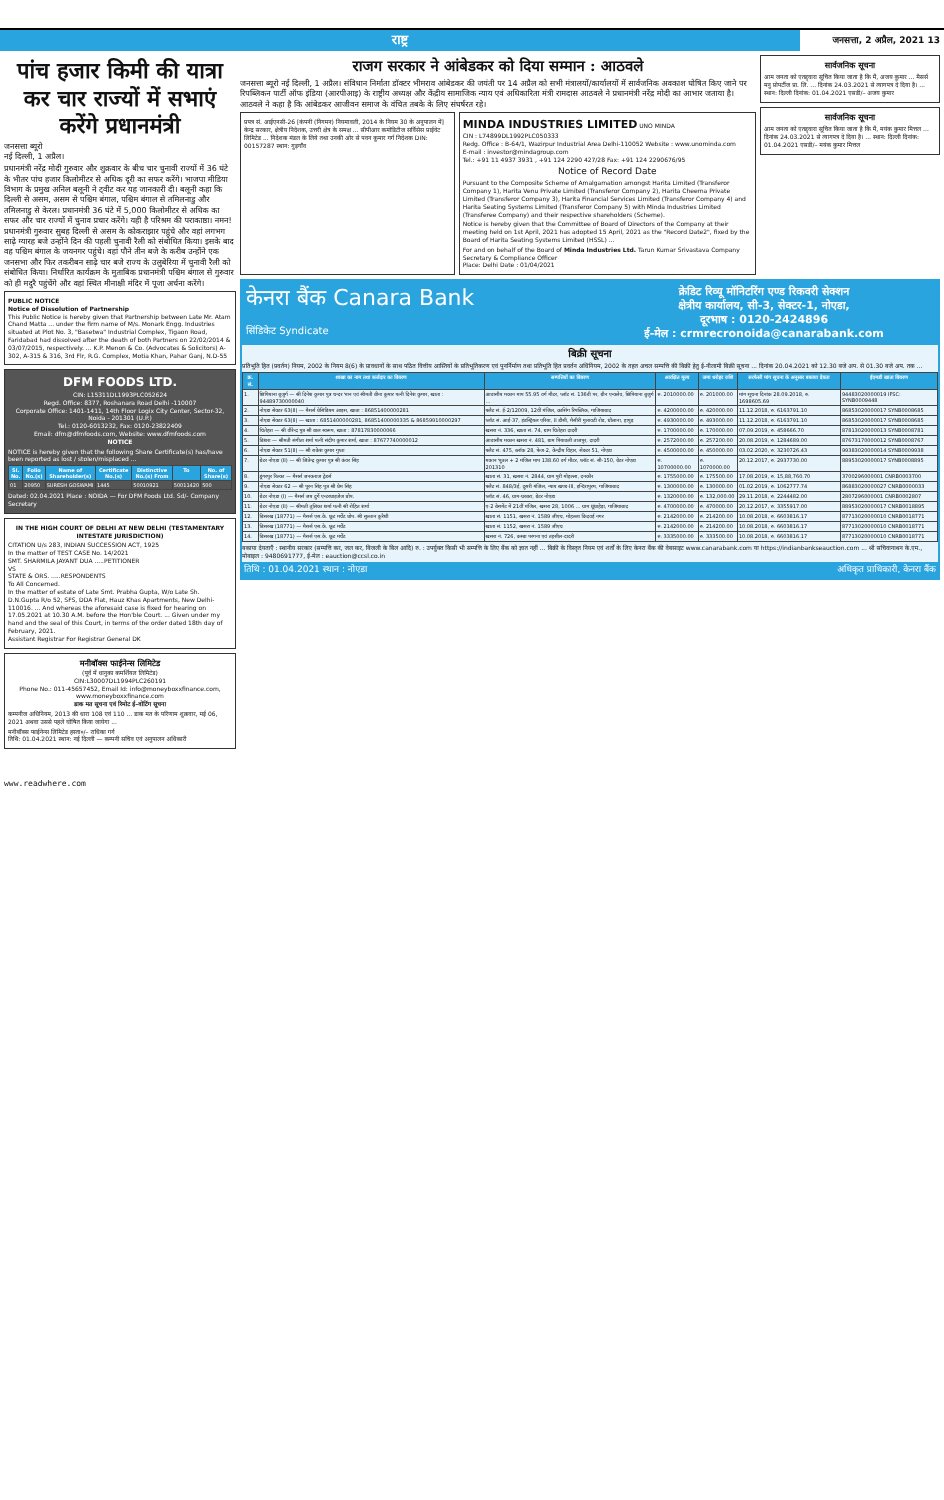राष्ट्र
जनसत्ता, 2 अप्रैल, 2021 13
पांच हजार किमी की यात्रा कर चार राज्यों में सभाएं करेंगे प्रधानमंत्री
जनसत्ता ब्यूरो
नई दिल्ली, 1 अप्रैल।
प्रधानमंत्री नरेंद्र मोदी गुरुवार और शुक्रवार के बीच चार चुनावी राज्यों में 36 घंटे के भीतर पांच हजार किलोमीटर से अधिक दूरी का सफर करेंगे। भाजपा मीडिया विभाग के प्रमुख अनिल बलूनी ने ट्वीट कर यह जानकारी दी। बलूनी कहा कि दिल्ली से असम, असम से पश्चिम बंगाल, पश्चिम बंगाल से तमिलनाडु और तमिलनाडु से केरल। प्रधानमंत्री 36 घंटे में 5,000 किलोमीटर से अधिक का सफर और चार राज्यों में चुनाव प्रचार करेंगे। यही है परिश्रम की पराकाष्ठा। नमन! प्रधानमंत्री गुरुवार सुबह दिल्ली से असम के कोकराझार पहुंचे और वहां लगभग साढ़े ग्यारह बजे उन्होंने दिन की पहली चुनावी रैली को संबोधित किया। इसके बाद वह पश्चिम बंगाल के जयनगर पहुंचे। वहां पौने तीन बजे के करीब उन्होंने एक जनसभा और फिर तकरीबन साढ़े चार बजे राज्य के उलुबेरिया में चुनावी रैली को संबोधित किया। निर्धारित कार्यक्रम के मुताबिक प्रधानमंत्री पश्चिम बंगाल से गुरुवार को ही मदुरै पहुंचेंगे और वहां स्थित मीनाक्षी मंदिर में पूजा अर्चना करेंगे।
PUBLIC NOTICE
Notice of Dissolution of Partnership
This Public Notice is hereby given that Partnership between Late Mr. Atam Chand Matta ... under the firm name of M/s. Monark Engg. Industries situated at Plot No. 3, "Basetwa" Industrial Complex, Tigaon Road, Faridabad had dissolved after the death of both Partners on 22/02/2014 & 03/07/2015, respectively. ... K.P. Menon & Co. (Advocates & Solicitors) A-302, A-315 & 316, 3rd Flr, R.G. Complex, Motia Khan, Pahar Ganj, N.D-55
DFM FOODS LTD.
CIN: L15311DL1993PLC052624
Regd. Office: 8377, Roshanara Road Delhi -110007
Corporate Office: 1401-1411, 14th Floor Logix City Center, Sector-32, Noida - 201301 (U.P.)
Tel.: 0120-6013232, Fax: 0120-23822409
Email: dfm@dfmfoods.com, Website: www.dfmfoods.com
NOTICE
NOTICE is hereby given that the following Share Certificate(s) has/have been reported as lost / stolen/misplaced ...
| Sl. No. | Folio No.(s) | Name of Shareholder(s) | Certificate No.(s) | Distinctive No.(s) From | To | No. of Share(s) |
| --- | --- | --- | --- | --- | --- | --- |
| 01 | 20950 | SURESH GOSWAMI | 1445 | 50010921 | 50011420 | 500 |
Dated: 02.04.2021 Place : NOIDA — For DFM Foods Ltd. Sd/- Company Secretary
IN THE HIGH COURT OF DELHI AT NEW DELHI (TESTAMENTARY INTESTATE JURISDICTION)
CITATION U/s 283, INDIAN SUCCESSION ACT, 1925
In the matter of TEST CASE No. 14/2021
SMT. SHARMILA JAYANT DUA .....PETITIONER
VS
STATE & ORS. .....RESPONDENTS
To All Concerned.
In the matter of estate of Late Smt. Prabha Gupta, W/o Late Sh. D.N.Gupta R/o 52, SFS, DDA Flat, Hauz Khas Apartments, New Delhi-110016. ... And whereas the aforesaid case is fixed for hearing on 17.05.2021 at 10.30 A.M. before the Hon'ble Court. ... Given under my hand and the seal of this Court, in terms of the order dated 18th day of February, 2021.
Assistant Registrar For Registrar General DK
मनीबॉक्स फाईनेन्स लिमिटेड
(पूर्व में धानुका कमर्शियल लिमिटेड)
CIN:L30007DL1994PLC260191
Phone No.: 011-45657452, Email Id: info@moneyboxxfinance.com, www.moneyboxxfinance.com
डाक मत सूचना एवं रिमोट ई–वोटिंग सूचना
कम्पनीज अधिनियम, 2013 की धारा 108 एवं 110 ... डाक मत के परिणाम शुक्रवार, मई 06, 2021 अथवा उससे पहले घोषित किया जायेगा ...
मनीबॉक्स फाईनेन्स लिमिटेड हस्ता०/– राधिका गर्ग
तिथि: 01.04.2021 स्थान: नई दिल्ली — कम्पनी सचिव एवं अनुपालन अधिकारी
राजग सरकार ने आंबेडकर को दिया सम्मान : आठवले
जनसत्ता ब्यूरो नई दिल्ली, 1 अप्रैल। संविधान निर्माता डॉक्टर भीमराव आंबेडकर की जयंती पर 14 अप्रैल को सभी मंत्रालयों/कार्यालयों में सार्वजनिक अवकाश घोषित किए जाने पर रिपब्लिकन पार्टी ऑफ इंडिया (आरपीआइ) के राष्ट्रीय अध्यक्ष और केंद्रीय सामाजिक न्याय एवं अधिकारिता मंत्री रामदास आठवले ने प्रधानमंत्री नरेंद्र मोदी का आभार जताया है। आठवले ने कहा है कि आंबेडकर आजीवन समाज के वंचित तबके के लिए संघर्षरत रहे।
प्रपत्र सं. आईएनसी-26 [कंपनी (निगमन) नियमावली, 2014 के नियम 30 के अनुपालन में] केन्द्र सरकार, क्षेत्रीय निदेशक, उत्तरी क्षेत्र के समक्ष ... सीपीआर कमोडिटीज सर्विसेस प्राईवेट लिमिटेड ... निदेशक मंडल के लिये तथा उनकी ओर से पवन कुमार गर्ग निदेशक DIN: 00157287 स्थान: गुड़गाँव
MINDA INDUSTRIES LIMITED UNO MINDA
CIN : L74899DL1992PLC050333
Redg. Office : B-64/1, Wazirpur Industrial Area Delhi-110052 Website : www.unominda.com
E-mail : investor@mindagroup.com
Tel.: +91 11 4937 3931 , +91 124 2290 427/28 Fax: +91 124 2290676/95
Notice of Record Date
Pursuant to the Composite Scheme of Amalgamation amongst Harita Limited (Transferor Company 1), Harita Venu Private Limited (Transferor Company 2), Harita Cheema Private Limited (Transferor Company 3), Harita Financial Services Limited (Transferor Company 4) and Harita Seating Systems Limited (Transferor Company 5) with Minda Industries Limited (Transferee Company) and their respective shareholders (Scheme).
Notice is hereby given that the Committee of Board of Directors of the Company at their meeting held on 1st April, 2021 has adopted 15 April, 2021 as the "Record Date2", fixed by the Board of Harita Seating Systems Limited (HSSL) ...
For and on behalf of the Board of Minda Industries Ltd. Tarun Kumar Srivastava Company Secretary & Compliance Officer
Place: Delhi Date : 01/04/2021
सार्वजनिक सूचना
आम जनता को एतद्द्वारा सूचित किया जाता है कि मैं, अजय कुमार ... मैसर्स मनु प्रोपर्टीज प्रा. लि. ... दिनांक 24.03.2021 से त्यागपत्र दे दिया है। ... स्थान: दिल्ली दिनांक: 01.04.2021 एसडी/– अजय कुमार
सार्वजनिक सूचना
आम जनता को एतद्द्वारा सूचित किया जाता है कि मैं, मयंक कुमार मित्तल ... दिनांक 24.03.2021 से त्यागपत्र दे दिया है। ... स्थान: दिल्ली दिनांक: 01.04.2021 एसडी/– मयंक कुमार मित्तल
केनरा बैंक Canara Bank
सिंडिकेट Syndicate
क्रेडिट रिव्यू मॉनिटरिंग एण्ड रिकवरी सेक्शन
क्षेत्रीय कार्यालय, सी-3, सेक्टर-1, नोएडा,
दूरभाष : 0120-2424896
ई-मेल : crmrecronoida@canarabank.com
बिक्री सूचना
प्रतिभूति हित (प्रवर्तन) नियम, 2002 के नियम 8(6) के प्रावधानों के साथ पठित वित्तीय आस्तियों के प्रतिभूतिकरण एवं पुनर्निर्माण तथा प्रतिभूति हित प्रवर्तन अधिनियम, 2002 के तहत अचल सम्पत्ति की बिक्री हेतु ई-नीलामी बिक्री सूचना ... दिनांक 20.04.2021 को 12.30 बजे अप. से 01.30 बजे अप. तक ...
| क्र. सं. | शाखा का नाम तथा कर्जदार का विवरण | सम्पत्तियों का विवरण | आरक्षित मूल्य | जमा धरोहर राशि | सरफेसी मांग सूचना के अनुसार बकाया देयता | ईएमडी खाता विवरण |
| --- | --- | --- | --- | --- | --- | --- |
| 1. | छिपियाना बुजुर्ग — श्री दिनेश कुमार पुत्र चन्दर भान एवं श्रीमती बीना कुमार पत्नी दिनेश कुमार, खाता : 94489730000040 | आवासीय मकान माप 55.95 वर्ग मीटर, प्लॉट सं. 136वी पर, ग्रीन एन्क्लेव, छिपियाना बुजुर्ग ... | रु. 2010000.00 | रु. 201000.00 | मांग सूचना दिनांक 28.09.2018, रु. 1698605.69 | 94483020000019 IFSC: SYNB0009448 |
| 2. | नोएडा सेक्टर 63(II) — मैसर्स प्रेसिडियम आइस, खाता : 86851400000281 | फ्लैट सं. ई-2/12009, 12वीं मंजिल, क्रासिंग रिपब्लिक, गाजियाबाद | रु. 4200000.00 | रु. 420000.00 | 11.12.2018, रु. 6163791.10 | 86853020000017 SYNB0008685 |
| 3. | नोएडा सेक्टर 63(II) — खाता : 6851400000281, 86851400000335 & 86859910000297 | प्लॉट सं. आई-37, इंडस्ट्रियल एरिया, II डीसी, मैसीरी गुलावटी रोड, धौलाना, हापुड़ | रु. 4930000.00 | रु. 493000.00 | 11.12.2018, रु. 6163791.10 | 86853020000017 SYNB0008685 |
| 4. | चितेहरा — श्री वीरेन्द्र पुत्र श्री बाल स्वरूप, खाता : 87817830000066 | खसरा नं. 336, खाता सं. 74, ग्राम चितेहरा दादरी | रु. 1700000.00 | रु. 170000.00 | 07.09.2019, रु. 458666.70 | 87813020000013 SYNB0008781 |
| 5. | बिशरा — श्रीमती संगीता शर्मा पत्नी संदीप कुमार शर्मा, खाता : 87677740000012 | आवासीय मकान खसरा नं. 481, ग्राम पियावली ताजपुर, दादरी | रु. 2572000.00 | रु. 257200.00 | 20.08.2019, रु. 1284689.00 | 87673170000012 SYNB0008767 |
| 6. | नोएडा सेक्टर 51(II) — श्री राकेश कुमार गुप्ता | फ्लैट सं. 475, ब्लॉक 28, फेज-2, केन्द्रीय विहार, सेक्टर 51, नोएडा | रु. 4500000.00 | रु. 450000.00 | 03.02.2020, रु. 3230726.43 | 99383020000014 SYNB0009938 |
| 7. | ग्रेटर नोएडा (II) — श्री जितेन्द्र कुमार पुत्र श्री कंवर सिंह | मकान भूतल + 2 मंजिल माप 138.60 वर्ग मीटर, प्लॉट सं. सी-150, ग्रेटर नोएडा 201310 | रु. 10700000.00 | रु. 1070000.00 | 20.12.2017, रु. 2937730.00 | 88953020000017 SYNB0008895 |
| 8. | डूंगरपुर रिल्का — मैसर्स जनकराज ट्रेडर्स | खाता सं. 31, खसरा नं. 2844, ग्राम पुरी मोहल्ला, दनकौर | रु. 1755000.00 | रु. 175500.00 | 17.08.2019, रु. 15,88,760.70 | 3700296000001 CNRB0003700 |
| 9. | नोएडा सेक्टर 62 — श्री पूरन सिंह पुत्र श्री प्रेम सिंह | फ्लैट सं. 848/3ई, दूसरी मंजिल, न्याय खण्ड-III, इन्दिरापुरम, गाजियाबाद | रु. 1300000.00 | रु. 130000.00 | 01.02.2019, रु. 1062777.74 | 86883020000027 CNRB0000033 |
| 10. | ग्रेटर नोएडा (I) — मैसर्स जय दुर्गे एन्टरप्राइजेज प्रोप. | प्लॉट सं. 46, ग्राम-घरबरा, ग्रेटर नोएडा | रु. 1320000.00 | रु. 132,000.00 | 29.11.2018, रु. 2244482.00 | 2807296000001 CNRB0002807 |
| 11. | ग्रेटर नोएडा (II) — श्रीमती तुलिका शर्मा पत्नी श्री रोहित शर्मा | ए-2 बेसमेंट में 21वीं मंजिल, खसरा 28, 1006 ... ग्राम धूंधाहेड़ा, गाजियाबाद | रु. 4700000.00 | रु. 470000.00 | 20.12.2017, रु. 3355917.00 | 88953020000017 CNRB0018895 |
| 12. | बिसरख (18771) — मैसर्स एस.के. फ्रूट मर्चेंट प्रोप. श्री सुल्तान कुरैशी | खाता सं. 1151, खसरा नं. 1589 जीएच, मोहल्ला किदवई नगर | रु. 2142000.00 | रु. 214200.00 | 10.08.2018, रु. 6603816.17 | 87713020000010 CNRB0018771 |
| 13. | बिसरख (18771) — मैसर्स एस.के. फ्रूट मर्चेंट | खाता सं. 1152, खसरा नं. 1589 जीएच | रु. 2142000.00 | रु. 214200.00 | 10.08.2018, रु. 6603816.17 | 87713020000010 CNRB0018771 |
| 14. | बिसरख (18771) — मैसर्स एस.के. फ्रूट मर्चेंट | खसरा नं. 726, कस्बा परगना एवं तहसील-दादरी | रु. 3335000.00 | रु. 333500.00 | 10.08.2018, रु. 6603816.17 | 87713020000010 CNRB0018771 |
बकाया देयताएँ : स्थानीय सरकार (सम्पत्ति कर, जल कर, बिजली के बिल आदि) रु. : उपर्युक्त किसी भी सम्पत्ति के लिए बैंक को ज्ञात नहीं ... बिक्री के विस्तृत नियम एवं शर्तों के लिए केनरा बैंक की वेबसाइट www.canarabank.com या https://indianbankseauction.com ... श्री सचिवानाथन के.एम., मोबाइल : 9480691777, ई-मेल : eauction@ccsl.co.in
तिथि : 01.04.2021 स्थान : नोएडा अधिकृत प्राधिकारी, केनरा बैंक
www.readwhere.com